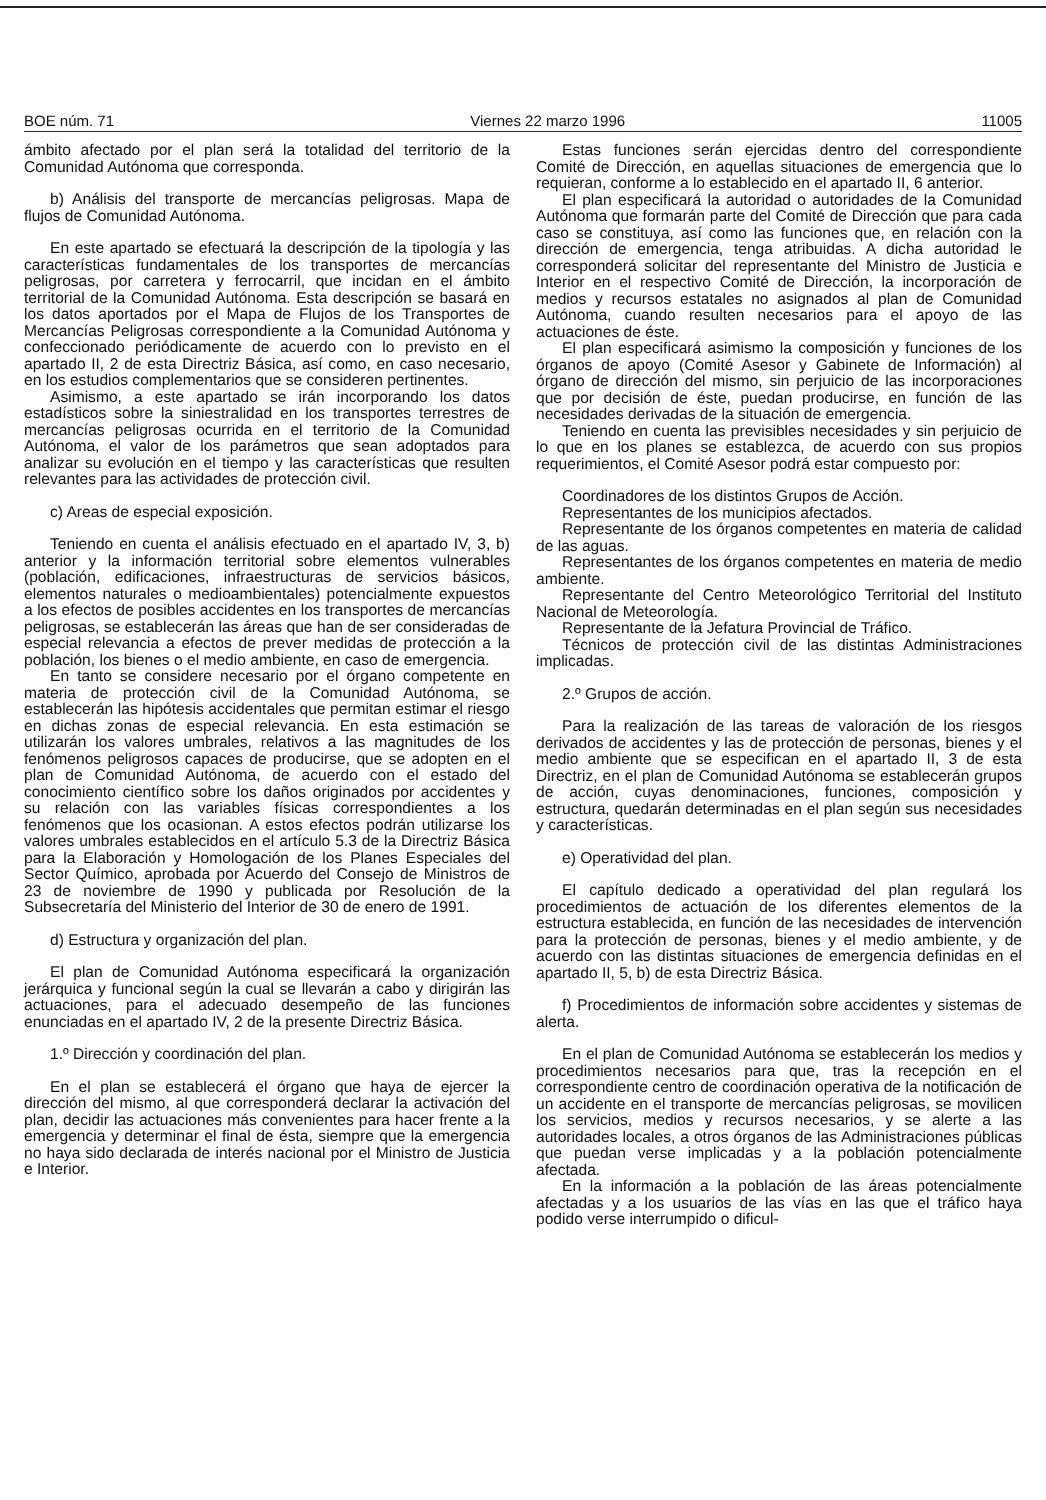BOE núm. 71 Viernes 22 marzo 1996 11005
ámbito afectado por el plan será la totalidad del territorio de la Comunidad Autónoma que corresponda.
b) Análisis del transporte de mercancías peligrosas. Mapa de flujos de Comunidad Autónoma.
En este apartado se efectuará la descripción de la tipología y las características fundamentales de los transportes de mercancías peligrosas, por carretera y ferrocarril, que incidan en el ámbito territorial de la Comunidad Autónoma. Esta descripción se basará en los datos aportados por el Mapa de Flujos de los Transportes de Mercancías Peligrosas correspondiente a la Comunidad Autónoma y confeccionado periódicamente de acuerdo con lo previsto en el apartado II, 2 de esta Directriz Básica, así como, en caso necesario, en los estudios complementarios que se consideren pertinentes.
Asimismo, a este apartado se irán incorporando los datos estadísticos sobre la siniestralidad en los transportes terrestres de mercancías peligrosas ocurrida en el territorio de la Comunidad Autónoma, el valor de los parámetros que sean adoptados para analizar su evolución en el tiempo y las características que resulten relevantes para las actividades de protección civil.
c) Areas de especial exposición.
Teniendo en cuenta el análisis efectuado en el apartado IV, 3, b) anterior y la información territorial sobre elementos vulnerables (población, edificaciones, infraestructuras de servicios básicos, elementos naturales o medioambientales) potencialmente expuestos a los efectos de posibles accidentes en los transportes de mercancías peligrosas, se establecerán las áreas que han de ser consideradas de especial relevancia a efectos de prever medidas de protección a la población, los bienes o el medio ambiente, en caso de emergencia.
En tanto se considere necesario por el órgano competente en materia de protección civil de la Comunidad Autónoma, se establecerán las hipótesis accidentales que permitan estimar el riesgo en dichas zonas de especial relevancia. En esta estimación se utilizarán los valores umbrales, relativos a las magnitudes de los fenómenos peligrosos capaces de producirse, que se adopten en el plan de Comunidad Autónoma, de acuerdo con el estado del conocimiento científico sobre los daños originados por accidentes y su relación con las variables físicas correspondientes a los fenómenos que los ocasionan. A estos efectos podrán utilizarse los valores umbrales establecidos en el artículo 5.3 de la Directriz Básica para la Elaboración y Homologación de los Planes Especiales del Sector Químico, aprobada por Acuerdo del Consejo de Ministros de 23 de noviembre de 1990 y publicada por Resolución de la Subsecretaría del Ministerio del Interior de 30 de enero de 1991.
d) Estructura y organización del plan.
El plan de Comunidad Autónoma especificará la organización jerárquica y funcional según la cual se llevarán a cabo y dirigirán las actuaciones, para el adecuado desempeño de las funciones enunciadas en el apartado IV, 2 de la presente Directriz Básica.
1.º Dirección y coordinación del plan.
En el plan se establecerá el órgano que haya de ejercer la dirección del mismo, al que corresponderá declarar la activación del plan, decidir las actuaciones más convenientes para hacer frente a la emergencia y determinar el final de ésta, siempre que la emergencia no haya sido declarada de interés nacional por el Ministro de Justicia e Interior.
Estas funciones serán ejercidas dentro del correspondiente Comité de Dirección, en aquellas situaciones de emergencia que lo requieran, conforme a lo establecido en el apartado II, 6 anterior.
El plan especificará la autoridad o autoridades de la Comunidad Autónoma que formarán parte del Comité de Dirección que para cada caso se constituya, así como las funciones que, en relación con la dirección de emergencia, tenga atribuidas. A dicha autoridad le corresponderá solicitar del representante del Ministro de Justicia e Interior en el respectivo Comité de Dirección, la incorporación de medios y recursos estatales no asignados al plan de Comunidad Autónoma, cuando resulten necesarios para el apoyo de las actuaciones de éste.
El plan especificará asimismo la composición y funciones de los órganos de apoyo (Comité Asesor y Gabinete de Información) al órgano de dirección del mismo, sin perjuicio de las incorporaciones que por decisión de éste, puedan producirse, en función de las necesidades derivadas de la situación de emergencia.
Teniendo en cuenta las previsibles necesidades y sin perjuicio de lo que en los planes se establezca, de acuerdo con sus propios requerimientos, el Comité Asesor podrá estar compuesto por:
Coordinadores de los distintos Grupos de Acción.
Representantes de los municipios afectados.
Representante de los órganos competentes en materia de calidad de las aguas.
Representantes de los órganos competentes en materia de medio ambiente.
Representante del Centro Meteorológico Territorial del Instituto Nacional de Meteorología.
Representante de la Jefatura Provincial de Tráfico.
Técnicos de protección civil de las distintas Administraciones implicadas.
2.º Grupos de acción.
Para la realización de las tareas de valoración de los riesgos derivados de accidentes y las de protección de personas, bienes y el medio ambiente que se especifican en el apartado II, 3 de esta Directriz, en el plan de Comunidad Autónoma se establecerán grupos de acción, cuyas denominaciones, funciones, composición y estructura, quedarán determinadas en el plan según sus necesidades y características.
e) Operatividad del plan.
El capítulo dedicado a operatividad del plan regulará los procedimientos de actuación de los diferentes elementos de la estructura establecida, en función de las necesidades de intervención para la protección de personas, bienes y el medio ambiente, y de acuerdo con las distintas situaciones de emergencia definidas en el apartado II, 5, b) de esta Directriz Básica.
f) Procedimientos de información sobre accidentes y sistemas de alerta.
En el plan de Comunidad Autónoma se establecerán los medios y procedimientos necesarios para que, tras la recepción en el correspondiente centro de coordinación operativa de la notificación de un accidente en el transporte de mercancías peligrosas, se movilicen los servicios, medios y recursos necesarios, y se alerte a las autoridades locales, a otros órganos de las Administraciones públicas que puedan verse implicadas y a la población potencialmente afectada.
En la información a la población de las áreas potencialmente afectadas y a los usuarios de las vías en las que el tráfico haya podido verse interrumpido o dificul-